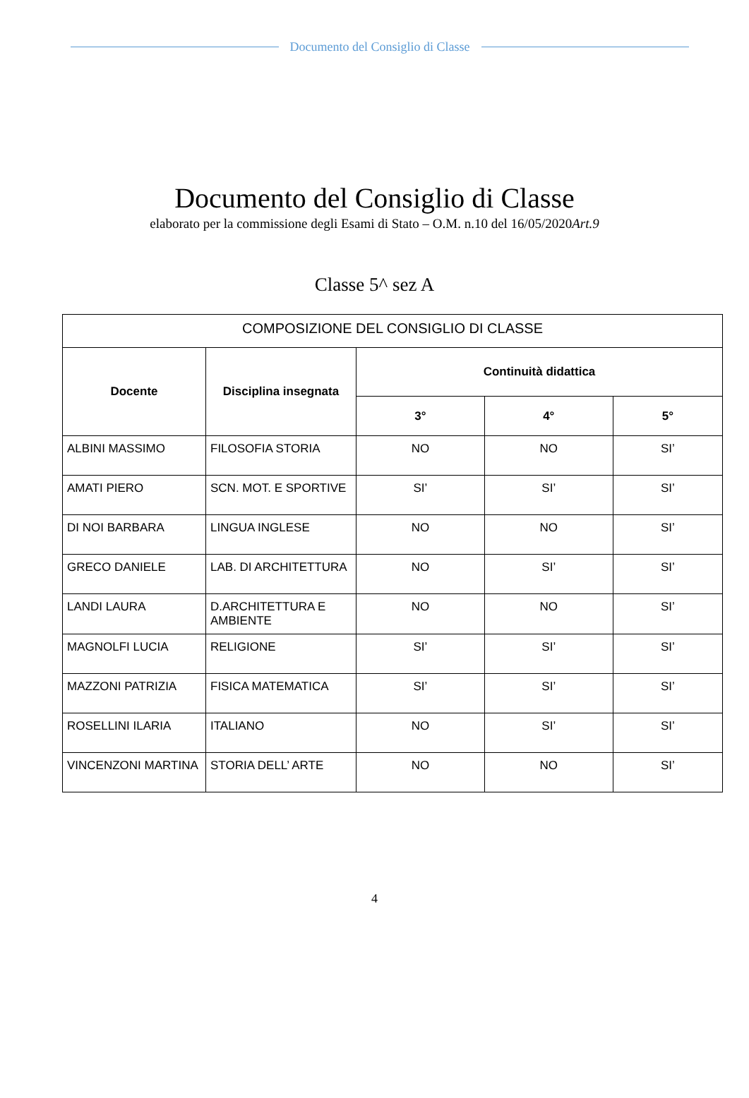Documento del Consiglio di Classe
Documento del Consiglio di Classe
elaborato per la commissione degli Esami di Stato – O.M. n.10 del 16/05/2020Art.9
Classe 5^ sez A
| COMPOSIZIONE DEL CONSIGLIO DI CLASSE | | | | |
| Docente | Disciplina insegnata | Continuità didattica | | |
| | | 3° | 4° | 5° |
| ALBINI MASSIMO | FILOSOFIA STORIA | NO | NO | SI’ |
| AMATI PIERO | SCN. MOT. E SPORTIVE | SI’ | SI’ | SI’ |
| DI NOI BARBARA | LINGUA INGLESE | NO | NO | SI’ |
| GRECO DANIELE | LAB. DI ARCHITETTURA | NO | SI’ | SI’ |
| LANDI LAURA | D.ARCHITETTURA E AMBIENTE | NO | NO | SI’ |
| MAGNOLFI LUCIA | RELIGIONE | SI’ | SI’ | SI’ |
| MAZZONI PATRIZIA | FISICA MATEMATICA | SI’ | SI’ | SI’ |
| ROSELLINI ILARIA | ITALIANO | NO | SI’ | SI’ |
| VINCENZONI MARTINA | STORIA DELL’ ARTE | NO | NO | SI’ |
4